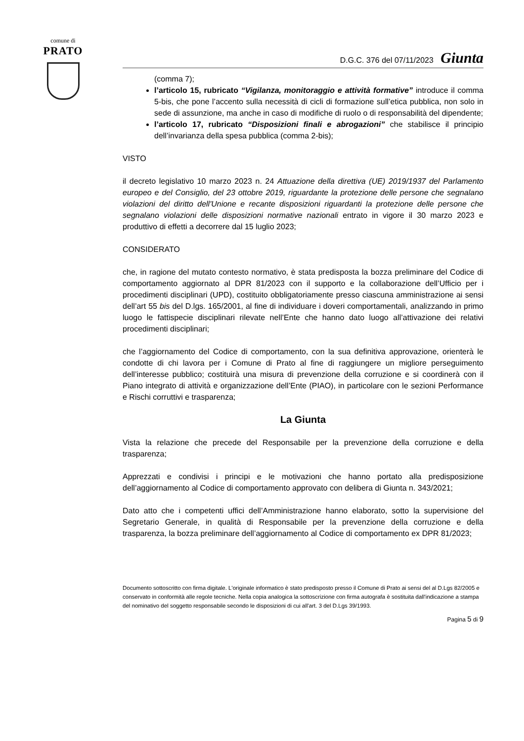comune di
PRATO
D.G.C. 376 del 07/11/2023 Giunta
(comma 7);
l’articolo 15, rubricato “Vigilanza, monitoraggio e attività formative” introduce il comma 5-bis, che pone l’accento sulla necessità di cicli di formazione sull’etica pubblica, non solo in sede di assunzione, ma anche in caso di modifiche di ruolo o di responsabilità del dipendente;
l’articolo 17, rubricato “Disposizioni finali e abrogazioni” che stabilisce il principio dell’invarianza della spesa pubblica (comma 2-bis);
VISTO
il decreto legislativo 10 marzo 2023 n. 24 Attuazione della direttiva (UE) 2019/1937 del Parlamento europeo e del Consiglio, del 23 ottobre 2019, riguardante la protezione delle persone che segnalano violazioni del diritto dell'Unione e recante disposizioni riguardanti la protezione delle persone che segnalano violazioni delle disposizioni normative nazionali entrato in vigore il 30 marzo 2023 e produttivo di effetti a decorrere dal 15 luglio 2023;
CONSIDERATO
che, in ragione del mutato contesto normativo, è stata predisposta la bozza preliminare del Codice di comportamento aggiornato al DPR 81/2023 con il supporto e la collaborazione dell’Ufficio per i procedimenti disciplinari (UPD), costituito obbligatoriamente presso ciascuna amministrazione ai sensi dell’art 55 bis del D.lgs. 165/2001, al fine di individuare i doveri comportamentali, analizzando in primo luogo le fattispecie disciplinari rilevate nell’Ente che hanno dato luogo all’attivazione dei relativi procedimenti disciplinari;
che l’aggiornamento del Codice di comportamento, con la sua definitiva approvazione, orienterà le condotte di chi lavora per i Comune di Prato al fine di raggiungere un migliore perseguimento dell’interesse pubblico; costituirà una misura di prevenzione della corruzione e si coordinerà con il Piano integrato di attività e organizzazione dell’Ente (PIAO), in particolare con le sezioni Performance e Rischi corruttivi e trasparenza;
La Giunta
Vista la relazione che precede del Responsabile per la prevenzione della corruzione e della trasparenza;
Apprezzati e condivisi i principi e le motivazioni che hanno portato alla predisposizione dell’aggiornamento al Codice di comportamento approvato con delibera di Giunta n. 343/2021;
Dato atto che i competenti uffici dell’Amministrazione hanno elaborato, sotto la supervisione del Segretario Generale, in qualità di Responsabile per la prevenzione della corruzione e della trasparenza, la bozza preliminare dell’aggiornamento al Codice di comportamento ex DPR 81/2023;
Documento sottoscritto con firma digitale. L'originale informatico è stato predisposto presso il Comune di Prato ai sensi del al D.Lgs 82/2005 e conservato in conformità alle regole tecniche. Nella copia analogica la sottoscrizione con firma autografa è sostituita dall'indicazione a stampa del nominativo del soggetto responsabile secondo le disposizioni di cui all'art. 3 del D.Lgs 39/1993.
Pagina 5 di 9